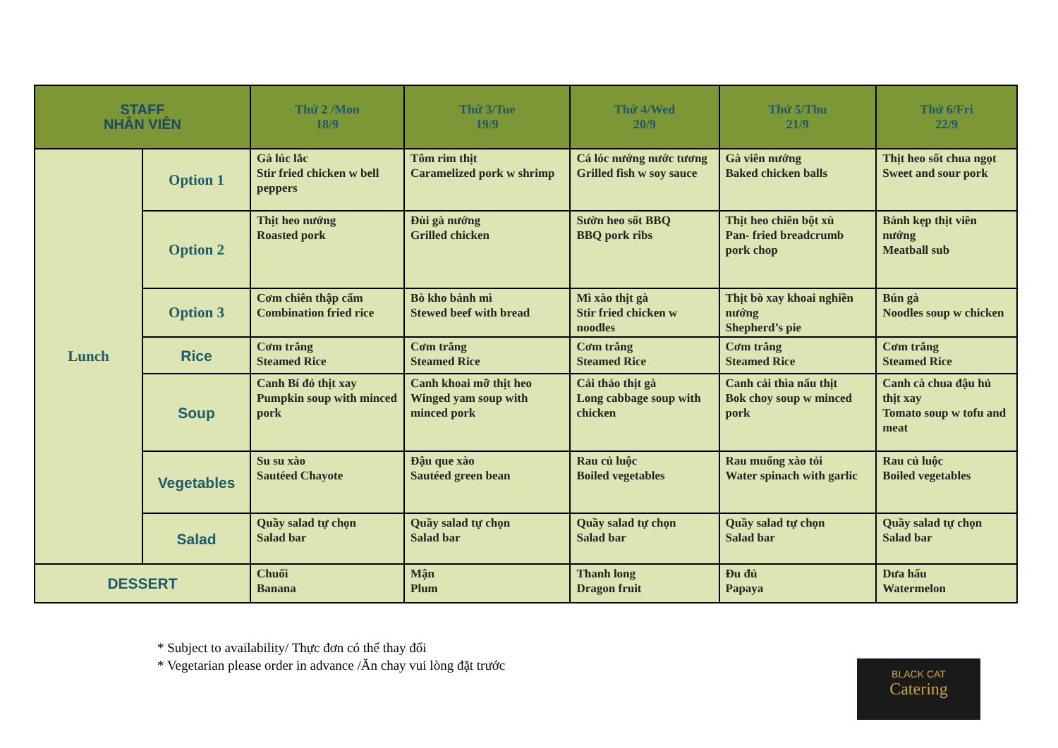| STAFF NHÂN VIÊN | | Thứ 2 /Mon 18/9 | Thứ 3/Tue 19/9 | Thứ 4/Wed 20/9 | Thứ 5/Thu 21/9 | Thứ 6/Fri 22/9 |
| --- | --- | --- | --- | --- | --- | --- |
| Lunch | Option 1 | Gà lúc lắc Stir fried chicken w bell peppers | Tôm rim thịt Caramelized pork w shrimp | Cá lóc nướng nước tương Grilled fish w soy sauce | Gà viên nướng Baked chicken balls | Thịt heo sốt chua ngọt Sweet and sour pork |
| | Option 2 | Thịt heo nướng Roasted pork | Đùi gà nướng Grilled chicken | Sườn heo sốt BBQ BBQ pork ribs | Thịt heo chiên bột xù Pan- fried breadcrumb pork chop | Bánh kẹp thịt viên nướng Meatball sub |
| | Option 3 | Cơm chiên thập cẩm Combination fried rice | Bò kho bánh mì Stewed beef with bread | Mì xào thịt gà Stir fried chicken w noodles | Thịt bò xay khoai nghiền nướng Shepherd’s pie | Bún gà Noodles soup w chicken |
| | Rice | Cơm trắng Steamed Rice | Cơm trắng Steamed Rice | Cơm trắng Steamed Rice | Cơm trắng Steamed Rice | Cơm trắng Steamed Rice |
| | Soup | Canh Bí đỏ thịt xay Pumpkin soup with minced pork | Canh khoai mỡ thịt heo Winged yam soup with minced pork | Cải thảo thịt gà Long cabbage soup with chicken | Canh cải thìa nấu thịt Bok choy soup w minced pork | Canh cà chua đậu hủ thịt xay Tomato soup w tofu and meat |
| | Vegetables | Su su xào Sautéed Chayote | Đậu que xào Sautéed green bean | Rau củ luộc Boiled vegetables | Rau muống xào tỏi Water spinach with garlic | Rau củ luộc Boiled vegetables |
| | Salad | Quầy salad tự chọn Salad bar | Quầy salad tự chọn Salad bar | Quầy salad tự chọn Salad bar | Quầy salad tự chọn Salad bar | Quầy salad tự chọn Salad bar |
| DESSERT | | Chuối Banana | Mận Plum | Thanh long Dragon fruit | Đu đủ Papaya | Dưa hấu Watermelon |
* Subject to availability/ Thực đơn có thể thay đổi
* Vegetarian please order in advance /Ăn chay vui lòng đặt trước
BLACK CAT
Catering